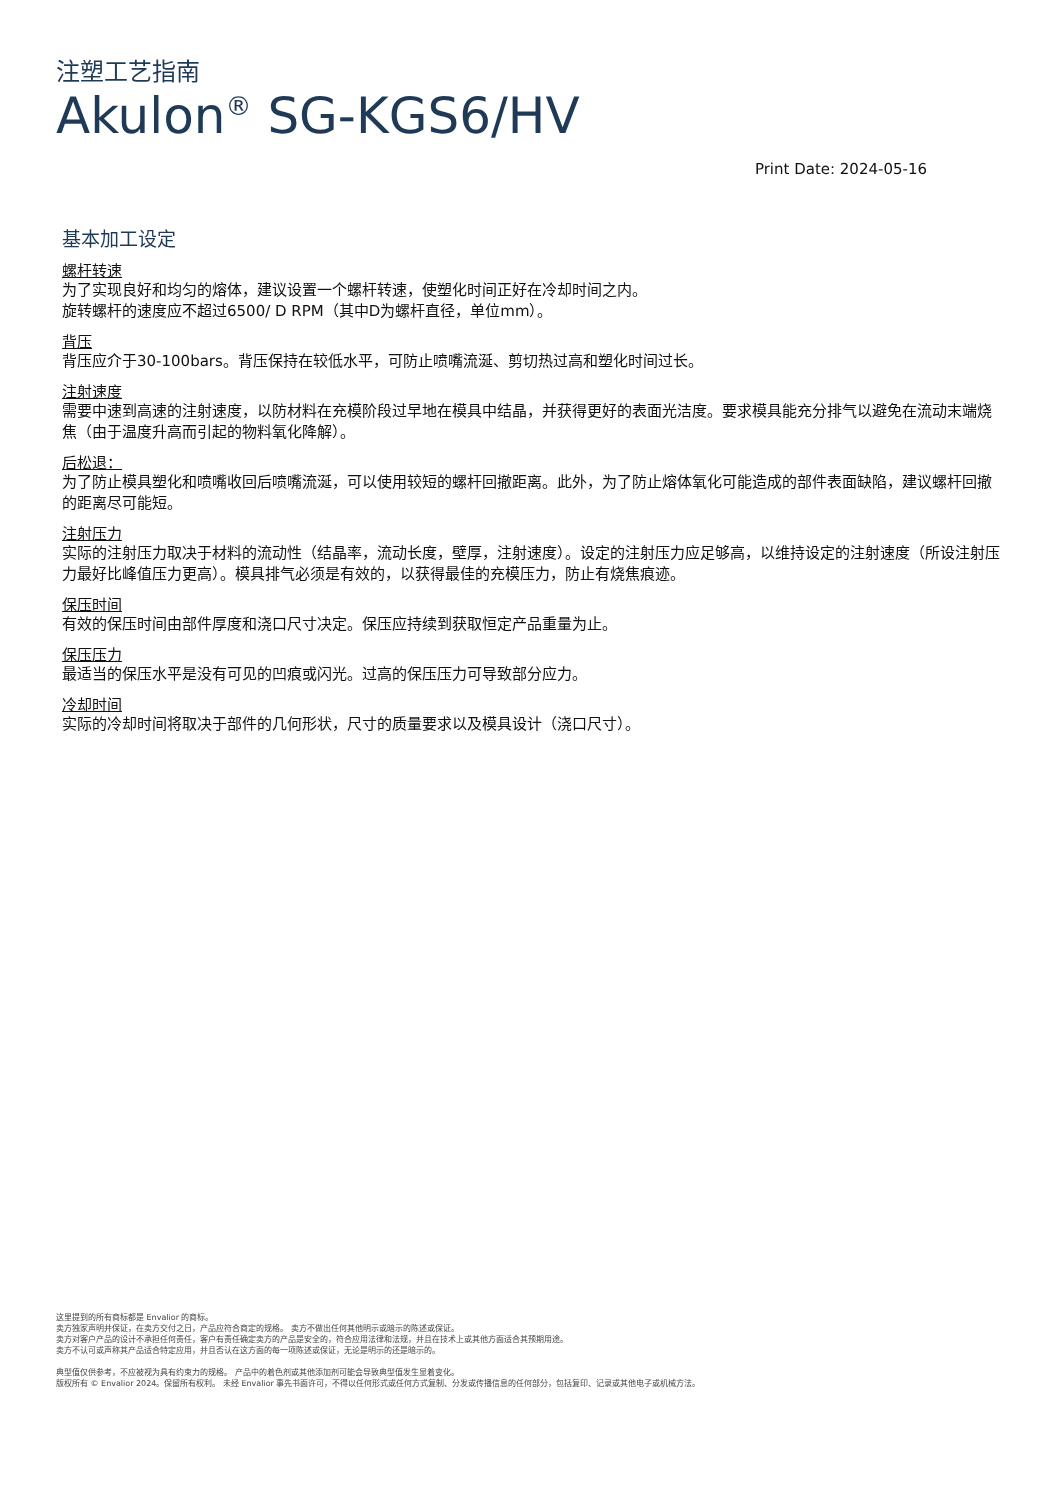注塑工艺指南
Akulon<sup>®</sup> SG-KGS6/HV
Print Date: 2024-05-16
基本加工设定
螺杆转速
为了实现良好和均匀的熔体，建议设置一个螺杆转速，使塑化时间正好在冷却时间之内。
旋转螺杆的速度应不超过6500/ D RPM（其中D为螺杆直径，单位mm）。
背压
背压应介于30-100bars。背压保持在较低水平，可防止喷嘴流涎、剪切热过高和塑化时间过长。
注射速度
需要中速到高速的注射速度，以防材料在充模阶段过早地在模具中结晶，并获得更好的表面光洁度。要求模具能充分排气以避免在流动末端烧焦（由于温度升高而引起的物料氧化降解）。
后松退：
为了防止模具塑化和喷嘴收回后喷嘴流涎，可以使用较短的螺杆回撤距离。此外，为了防止熔体氧化可能造成的部件表面缺陷，建议螺杆回撤的距离尽可能短。
注射压力
实际的注射压力取决于材料的流动性（结晶率，流动长度，壁厚，注射速度）。设定的注射压力应足够高，以维持设定的注射速度（所设注射压力最好比峰值压力更高）。模具排气必须是有效的，以获得最佳的充模压力，防止有烧焦痕迹。
保压时间
有效的保压时间由部件厚度和浇口尺寸决定。保压应持续到获取恒定产品重量为止。
保压压力
最适当的保压水平是没有可见的凹痕或闪光。过高的保压压力可导致部分应力。
冷却时间
实际的冷却时间将取决于部件的几何形状，尺寸的质量要求以及模具设计（浇口尺寸）。
这里提到的所有商标都是 Envalior 的商标。
卖方独家声明并保证，在卖方交付之日，产品应符合商定的规格。 卖方不做出任何其他明示或暗示的陈述或保证。
卖方对客户产品的设计不承担任何责任，客户有责任确定卖方的产品是安全的，符合应用法律和法规，并且在技术上或其他方面适合其预期用途。
卖方不认可或声称其产品适合特定应用，并且否认在这方面的每一项陈述或保证，无论是明示的还是暗示的。
典型值仅供参考，不应被视为具有约束力的规格。 产品中的着色剂或其他添加剂可能会导致典型值发生显着变化。
版权所有 © Envalior 2024。保留所有权利。 未经 Envalior 事先书面许可，不得以任何形式或任何方式复制、分发或传播信息的任何部分，包括复印、记录或其他电子或机械方法。